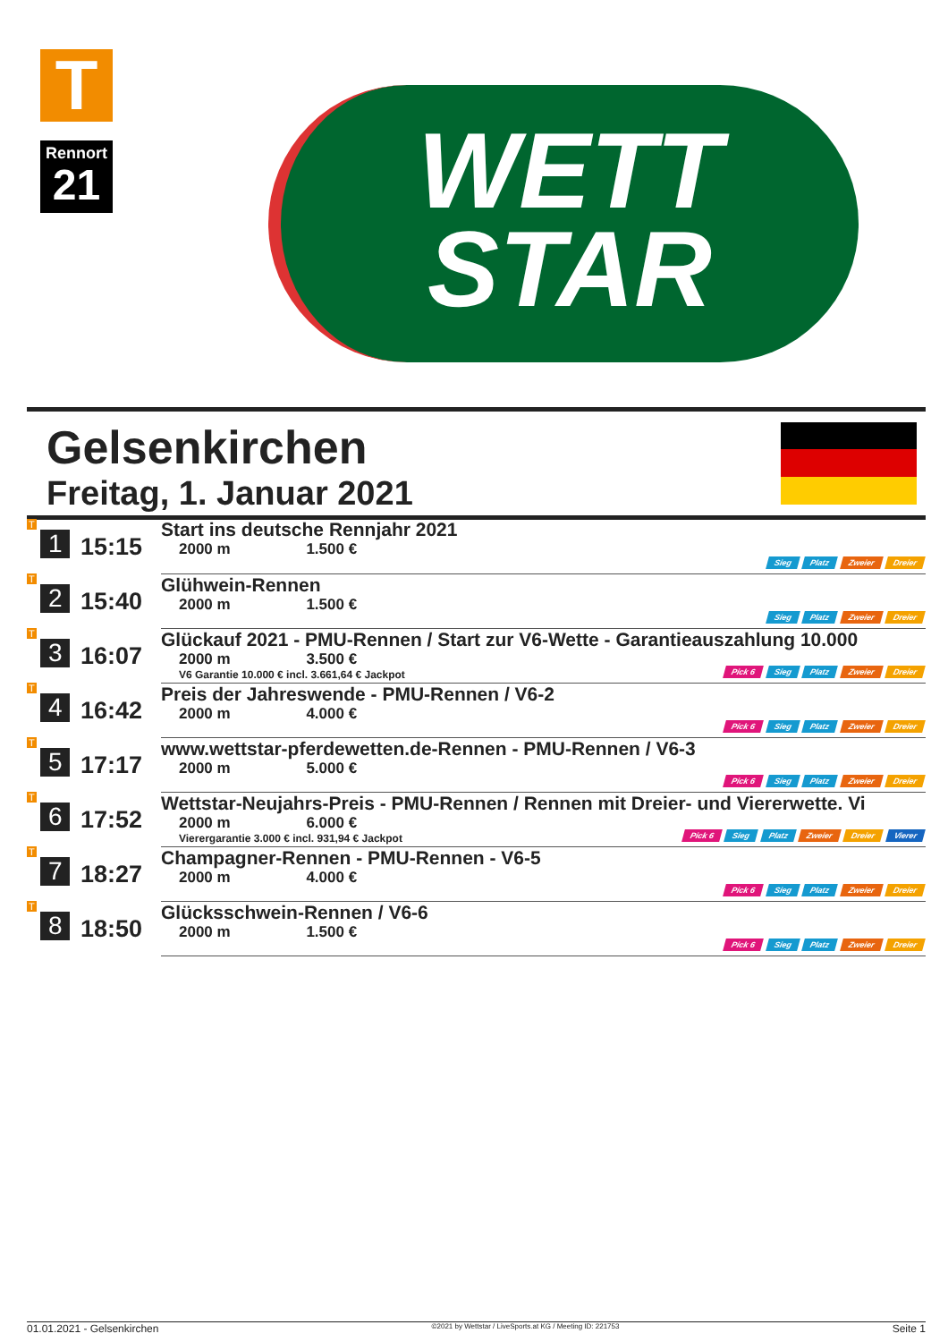T
Rennort
21
WETT
STAR
Gelsenkirchen
Freitag, 1. Januar 2021
| T 1 | 15:15 | Start ins deutsche Rennjahr 2021 2000 m 1.500 € Sieg Platz Zweier Dreier |
| T 2 | 15:40 | Glühwein-Rennen 2000 m 1.500 € Sieg Platz Zweier Dreier |
| T 3 | 16:07 | Glückauf 2021 - PMU-Rennen / Start zur V6-Wette - Garantieauszahlung 10.000 2000 m 3.500 € V6 Garantie 10.000 € incl. 3.661,64 € Jackpot Pick 6 Sieg Platz Zweier Dreier |
| T 4 | 16:42 | Preis der Jahreswende - PMU-Rennen / V6-2 2000 m 4.000 € Pick 6 Sieg Platz Zweier Dreier |
| T 5 | 17:17 | www.wettstar-pferdewetten.de-Rennen - PMU-Rennen / V6-3 2000 m 5.000 € Pick 6 Sieg Platz Zweier Dreier |
| T 6 | 17:52 | Wettstar-Neujahrs-Preis - PMU-Rennen / Rennen mit Dreier- und Viererwette. Vi 2000 m 6.000 € Vierergarantie 3.000 € incl. 931,94 € Jackpot Pick 6 Sieg Platz Zweier Dreier Vierer |
| T 7 | 18:27 | Champagner-Rennen - PMU-Rennen - V6-5 2000 m 4.000 € Pick 6 Sieg Platz Zweier Dreier |
| T 8 | 18:50 | Glücksschwein-Rennen / V6-6 2000 m 1.500 € Pick 6 Sieg Platz Zweier Dreier |
01.01.2021 - Gelsenkirchen ©2021 by Wettstar / LiveSports.at KG / Meeting ID: 221753 Seite 1